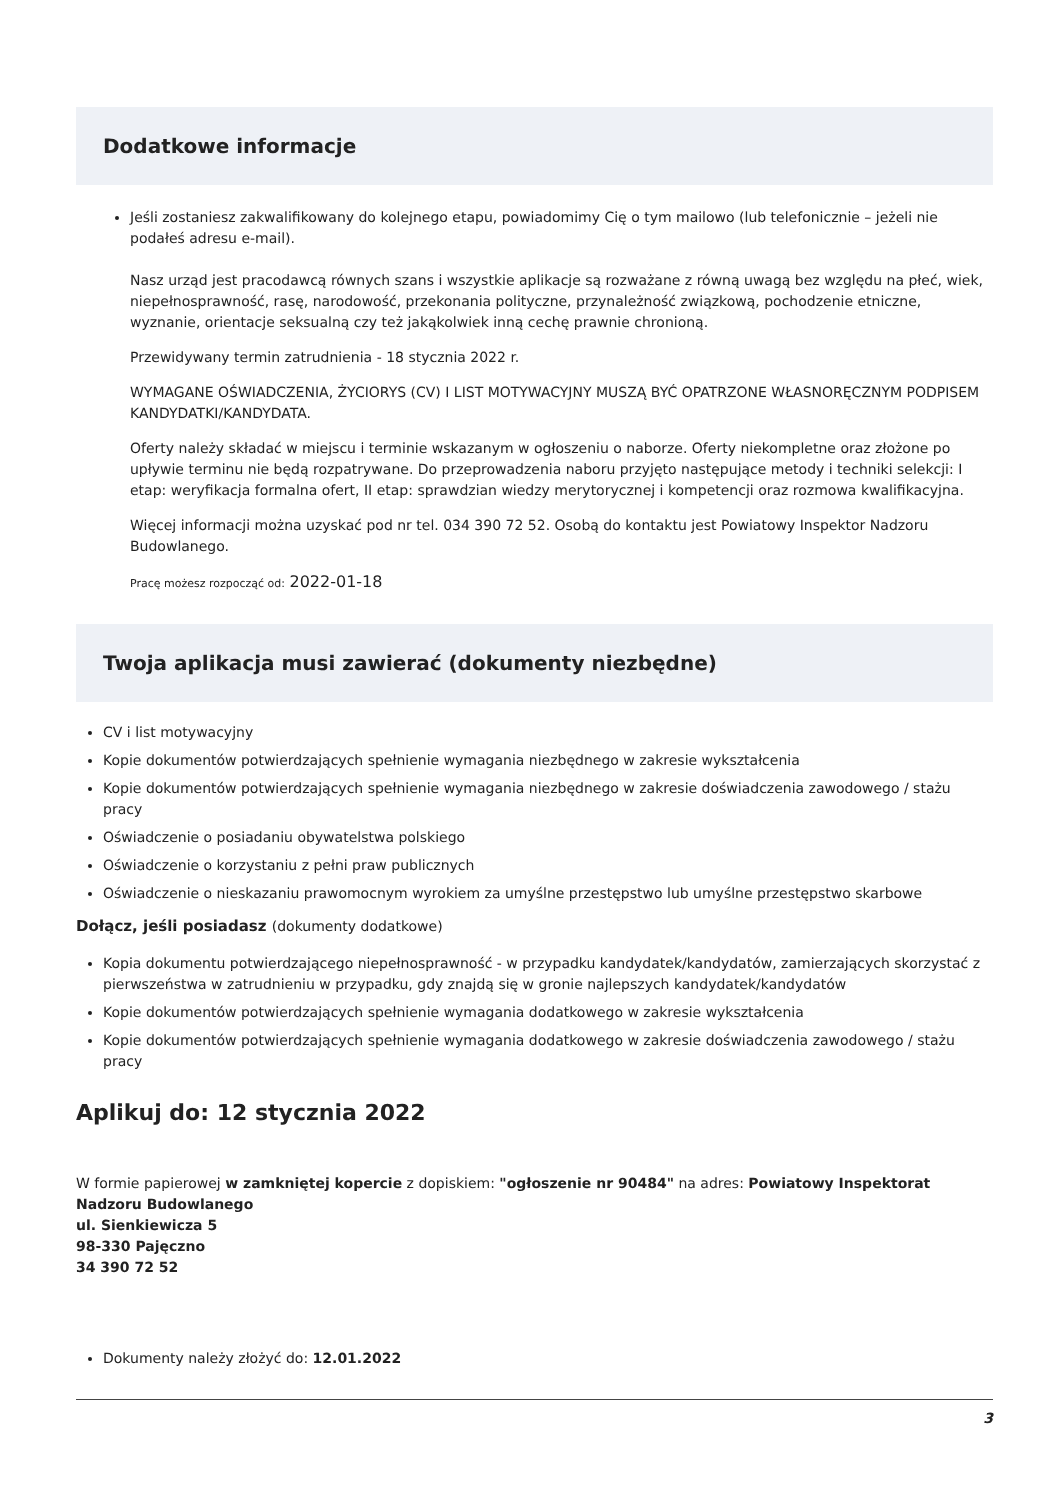Dodatkowe informacje
Jeśli zostaniesz zakwalifikowany do kolejnego etapu, powiadomimy Cię o tym mailowo (lub telefonicznie – jeżeli nie podałeś adresu e-mail).
Nasz urząd jest pracodawcą równych szans i wszystkie aplikacje są rozważane z równą uwagą bez względu na płeć, wiek, niepełnosprawność, rasę, narodowość, przekonania polityczne, przynależność związkową, pochodzenie etniczne, wyznanie, orientacje seksualną czy też jakąkolwiek inną cechę prawnie chronioną.
Przewidywany termin zatrudnienia - 18 stycznia 2022 r.
WYMAGANE OŚWIADCZENIA, ŻYCIORYS (CV) I LIST MOTYWACYJNY MUSZĄ BYĆ OPATRZONE WŁASNORĘCZNYM PODPISEM KANDYDATKI/KANDYDATA.
Oferty należy składać w miejscu i terminie wskazanym w ogłoszeniu o naborze. Oferty niekompletne oraz złożone po upływie terminu nie będą rozpatrywane. Do przeprowadzenia naboru przyjęto następujące metody i techniki selekcji: I etap: weryfikacja formalna ofert, II etap: sprawdzian wiedzy merytorycznej i kompetencji oraz rozmowa kwalifikacyjna.
Więcej informacji można uzyskać pod nr tel. 034 390 72 52. Osobą do kontaktu jest Powiatowy Inspektor Nadzoru Budowlanego.
Pracę możesz rozpocząć od: 2022-01-18
Twoja aplikacja musi zawierać (dokumenty niezbędne)
CV i list motywacyjny
Kopie dokumentów potwierdzających spełnienie wymagania niezbędnego w zakresie wykształcenia
Kopie dokumentów potwierdzających spełnienie wymagania niezbędnego w zakresie doświadczenia zawodowego / stażu pracy
Oświadczenie o posiadaniu obywatelstwa polskiego
Oświadczenie o korzystaniu z pełni praw publicznych
Oświadczenie o nieskazaniu prawomocnym wyrokiem za umyślne przestępstwo lub umyślne przestępstwo skarbowe
Dołącz, jeśli posiadasz (dokumenty dodatkowe)
Kopia dokumentu potwierdzającego niepełnosprawność - w przypadku kandydatek/kandydatów, zamierzających skorzystać z pierwszeństwa w zatrudnieniu w przypadku, gdy znajdą się w gronie najlepszych kandydatek/kandydatów
Kopie dokumentów potwierdzających spełnienie wymagania dodatkowego w zakresie wykształcenia
Kopie dokumentów potwierdzających spełnienie wymagania dodatkowego w zakresie doświadczenia zawodowego / stażu pracy
Aplikuj do: 12 stycznia 2022
W formie papierowej w zamkniętej kopercie z dopiskiem: "ogłoszenie nr 90484" na adres: Powiatowy Inspektorat Nadzoru Budowlanego
ul. Sienkiewicza 5
98-330 Pajęczno
34 390 72 52
Dokumenty należy złożyć do: 12.01.2022
3